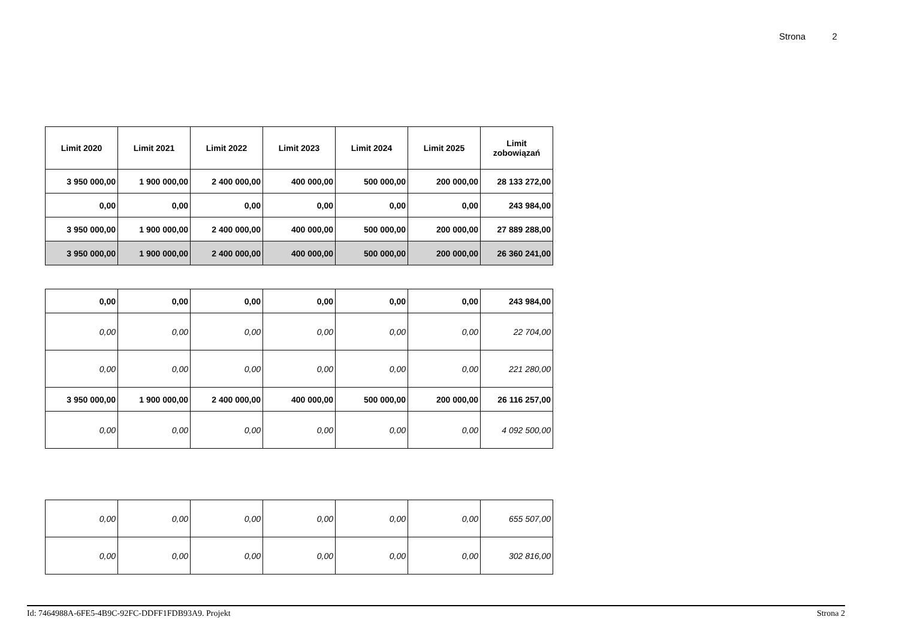Strona 2
| Limit 2020 | Limit 2021 | Limit 2022 | Limit 2023 | Limit 2024 | Limit 2025 | Limit zobowiązań |
| --- | --- | --- | --- | --- | --- | --- |
| 3 950 000,00 | 1 900 000,00 | 2 400 000,00 | 400 000,00 | 500 000,00 | 200 000,00 | 28 133 272,00 |
| 0,00 | 0,00 | 0,00 | 0,00 | 0,00 | 0,00 | 243 984,00 |
| 3 950 000,00 | 1 900 000,00 | 2 400 000,00 | 400 000,00 | 500 000,00 | 200 000,00 | 27 889 288,00 |
| 3 950 000,00 | 1 900 000,00 | 2 400 000,00 | 400 000,00 | 500 000,00 | 200 000,00 | 26 360 241,00 |
| 0,00 | 0,00 | 0,00 | 0,00 | 0,00 | 0,00 | 243 984,00 |
| 0,00 | 0,00 | 0,00 | 0,00 | 0,00 | 0,00 | 22 704,00 |
| 0,00 | 0,00 | 0,00 | 0,00 | 0,00 | 0,00 | 221 280,00 |
| 3 950 000,00 | 1 900 000,00 | 2 400 000,00 | 400 000,00 | 500 000,00 | 200 000,00 | 26 116 257,00 |
| 0,00 | 0,00 | 0,00 | 0,00 | 0,00 | 0,00 | 4 092 500,00 |
| 0,00 | 0,00 | 0,00 | 0,00 | 0,00 | 0,00 | 655 507,00 |
| 0,00 | 0,00 | 0,00 | 0,00 | 0,00 | 0,00 | 302 816,00 |
Id: 7464988A-6FE5-4B9C-92FC-DDFF1FDB93A9. Projekt Strona 2